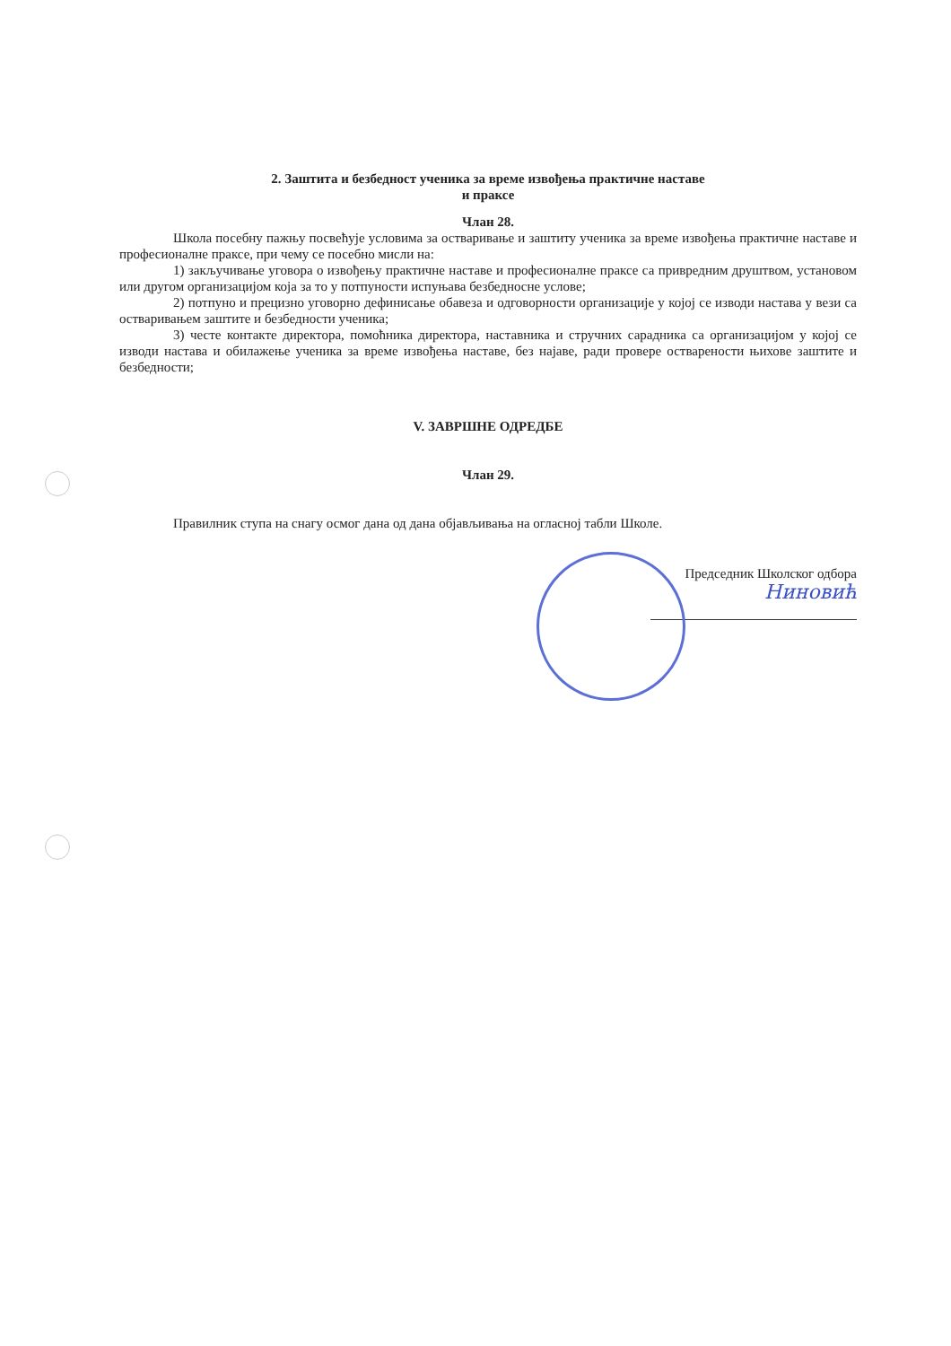2. Заштита и безбедност ученика за време извођења практичне наставе
и праксе
Члан 28.
Школа посебну пажњу посвећује условима за остваривање и заштиту ученика за време извођења практичне наставе и професионалне праксе, при чему се посебно мисли на:
1) закључивање уговора о извођењу практичне наставе и професионалне праксе са привредним друштвом, установом или другом организацијом која за то у потпуности испуњава безбедносне услове;
2) потпуно и прецизно уговорно дефинисање обавеза и одговорности организације у којој се изводи настава у вези са остваривањем заштите и безбедности ученика;
3) честе контакте директора, помоћника директора, наставника и стручних сарадника са организацијом у којој се изводи настава и обилажење ученика за време извођења наставе, без најаве, ради провере остварености њихове заштите и безбедности;
V. ЗАВРШНЕ ОДРЕДБЕ
Члан 29.
Правилник ступа на снагу осмог дана од дана објављивања на огласној табли Школе.
Председник Школског одбора
Ниновић